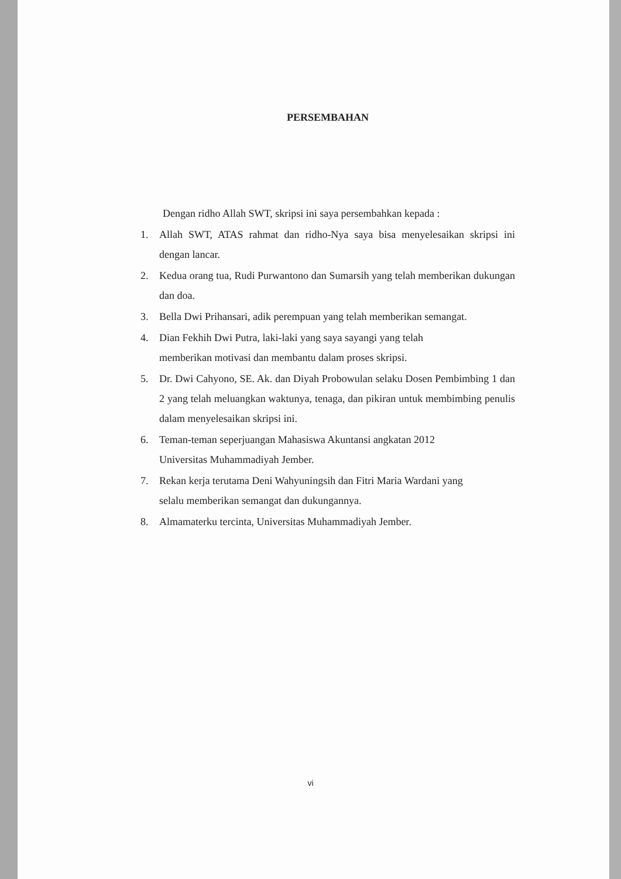PERSEMBAHAN
Dengan ridho Allah SWT, skripsi ini saya persembahkan kepada :
1. Allah SWT, ATAS rahmat dan ridho-Nya saya bisa menyelesaikan skripsi ini dengan lancar.
2. Kedua orang tua, Rudi Purwantono dan Sumarsih yang telah memberikan dukungan dan doa.
3. Bella Dwi Prihansari, adik perempuan yang telah memberikan semangat.
4. Dian Fekhih Dwi Putra, laki-laki yang saya sayangi yang telah
memberikan motivasi dan membantu dalam proses skripsi.
5. Dr. Dwi Cahyono, SE. Ak. dan Diyah Probowulan selaku Dosen Pembimbing 1 dan 2 yang telah meluangkan waktunya, tenaga, dan pikiran untuk membimbing penulis dalam menyelesaikan skripsi ini.
6. Teman-teman seperjuangan Mahasiswa Akuntansi angkatan 2012
Universitas Muhammadiyah Jember.
7. Rekan kerja terutama Deni Wahyuningsih dan Fitri Maria Wardani yang
selalu memberikan semangat dan dukungannya.
8. Almamaterku tercinta, Universitas Muhammadiyah Jember.
vi